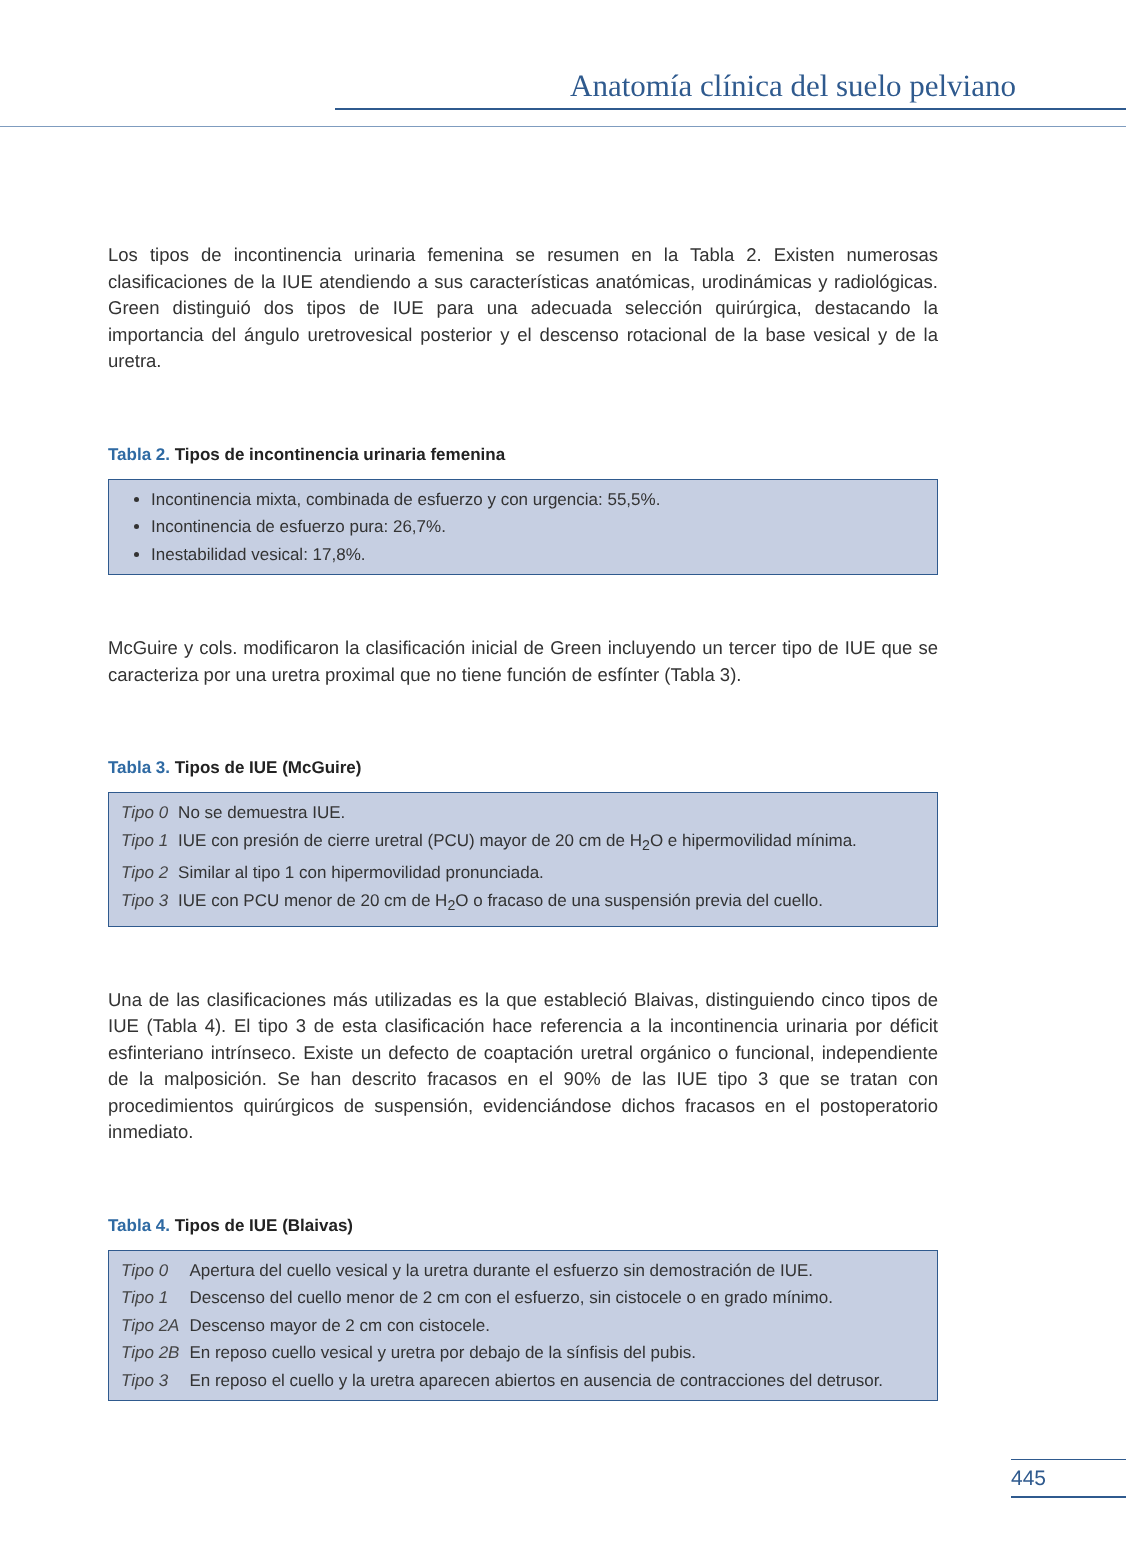Anatomía clínica del suelo pelviano
Los tipos de incontinencia urinaria femenina se resumen en la Tabla 2. Existen numerosas clasificaciones de la IUE atendiendo a sus características anatómicas, urodinámicas y radiológicas. Green distinguió dos tipos de IUE para una adecuada selección quirúrgica, destacando la importancia del ángulo uretrovesical posterior y el descenso rotacional de la base vesical y de la uretra.
Tabla 2. Tipos de incontinencia urinaria femenina
Incontinencia mixta, combinada de esfuerzo y con urgencia: 55,5%.
Incontinencia de esfuerzo pura: 26,7%.
Inestabilidad vesical: 17,8%.
McGuire y cols. modificaron la clasificación inicial de Green incluyendo un tercer tipo de IUE que se caracteriza por una uretra proximal que no tiene función de esfínter (Tabla 3).
Tabla 3. Tipos de IUE (McGuire)
| Tipo 0 | No se demuestra IUE. |
| Tipo 1 | IUE con presión de cierre uretral (PCU) mayor de 20 cm de H<sub>2</sub>O e hipermovilidad mínima. |
| Tipo 2 | Similar al tipo 1 con hipermovilidad pronunciada. |
| Tipo 3 | IUE con PCU menor de 20 cm de H<sub>2</sub>O o fracaso de una suspensión previa del cuello. |
Una de las clasificaciones más utilizadas es la que estableció Blaivas, distinguiendo cinco tipos de IUE (Tabla 4). El tipo 3 de esta clasificación hace referencia a la incontinencia urinaria por déficit esfinteriano intrínseco. Existe un defecto de coaptación uretral orgánico o funcional, independiente de la malposición. Se han descrito fracasos en el 90% de las IUE tipo 3 que se tratan con procedimientos quirúrgicos de suspensión, evidenciándose dichos fracasos en el postoperatorio inmediato.
Tabla 4. Tipos de IUE (Blaivas)
| Tipo 0 | Apertura del cuello vesical y la uretra durante el esfuerzo sin demostración de IUE. |
| Tipo 1 | Descenso del cuello menor de 2 cm con el esfuerzo, sin cistocele o en grado mínimo. |
| Tipo 2A | Descenso mayor de 2 cm con cistocele. |
| Tipo 2B | En reposo cuello vesical y uretra por debajo de la sínfisis del pubis. |
| Tipo 3 | En reposo el cuello y la uretra aparecen abiertos en ausencia de contracciones del detrusor. |
445